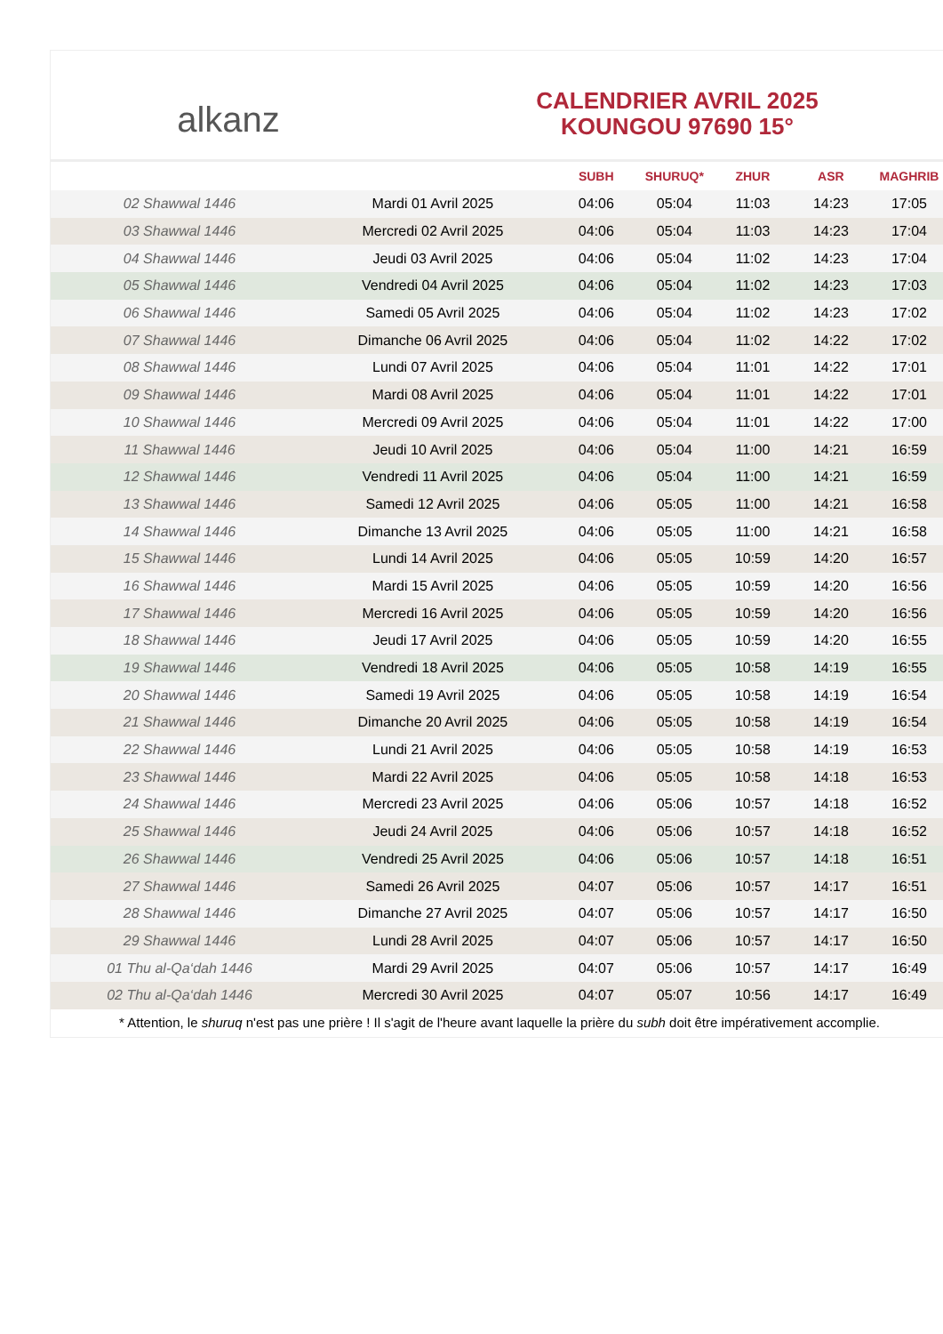alkanz
CALENDRIER AVRIL 2025
KOUNGOU 97690 15°
| | | SUBH | SHURUQ* | ZHUR | ASR | MAGHRIB |
| --- | --- | --- | --- | --- | --- | --- |
| 02 Shawwal 1446 | Mardi 01 Avril 2025 | 04:06 | 05:04 | 11:03 | 14:23 | 17:05 |
| 03 Shawwal 1446 | Mercredi 02 Avril 2025 | 04:06 | 05:04 | 11:03 | 14:23 | 17:04 |
| 04 Shawwal 1446 | Jeudi 03 Avril 2025 | 04:06 | 05:04 | 11:02 | 14:23 | 17:04 |
| 05 Shawwal 1446 | Vendredi 04 Avril 2025 | 04:06 | 05:04 | 11:02 | 14:23 | 17:03 |
| 06 Shawwal 1446 | Samedi 05 Avril 2025 | 04:06 | 05:04 | 11:02 | 14:23 | 17:02 |
| 07 Shawwal 1446 | Dimanche 06 Avril 2025 | 04:06 | 05:04 | 11:02 | 14:22 | 17:02 |
| 08 Shawwal 1446 | Lundi 07 Avril 2025 | 04:06 | 05:04 | 11:01 | 14:22 | 17:01 |
| 09 Shawwal 1446 | Mardi 08 Avril 2025 | 04:06 | 05:04 | 11:01 | 14:22 | 17:01 |
| 10 Shawwal 1446 | Mercredi 09 Avril 2025 | 04:06 | 05:04 | 11:01 | 14:22 | 17:00 |
| 11 Shawwal 1446 | Jeudi 10 Avril 2025 | 04:06 | 05:04 | 11:00 | 14:21 | 16:59 |
| 12 Shawwal 1446 | Vendredi 11 Avril 2025 | 04:06 | 05:04 | 11:00 | 14:21 | 16:59 |
| 13 Shawwal 1446 | Samedi 12 Avril 2025 | 04:06 | 05:05 | 11:00 | 14:21 | 16:58 |
| 14 Shawwal 1446 | Dimanche 13 Avril 2025 | 04:06 | 05:05 | 11:00 | 14:21 | 16:58 |
| 15 Shawwal 1446 | Lundi 14 Avril 2025 | 04:06 | 05:05 | 10:59 | 14:20 | 16:57 |
| 16 Shawwal 1446 | Mardi 15 Avril 2025 | 04:06 | 05:05 | 10:59 | 14:20 | 16:56 |
| 17 Shawwal 1446 | Mercredi 16 Avril 2025 | 04:06 | 05:05 | 10:59 | 14:20 | 16:56 |
| 18 Shawwal 1446 | Jeudi 17 Avril 2025 | 04:06 | 05:05 | 10:59 | 14:20 | 16:55 |
| 19 Shawwal 1446 | Vendredi 18 Avril 2025 | 04:06 | 05:05 | 10:58 | 14:19 | 16:55 |
| 20 Shawwal 1446 | Samedi 19 Avril 2025 | 04:06 | 05:05 | 10:58 | 14:19 | 16:54 |
| 21 Shawwal 1446 | Dimanche 20 Avril 2025 | 04:06 | 05:05 | 10:58 | 14:19 | 16:54 |
| 22 Shawwal 1446 | Lundi 21 Avril 2025 | 04:06 | 05:05 | 10:58 | 14:19 | 16:53 |
| 23 Shawwal 1446 | Mardi 22 Avril 2025 | 04:06 | 05:05 | 10:58 | 14:18 | 16:53 |
| 24 Shawwal 1446 | Mercredi 23 Avril 2025 | 04:06 | 05:06 | 10:57 | 14:18 | 16:52 |
| 25 Shawwal 1446 | Jeudi 24 Avril 2025 | 04:06 | 05:06 | 10:57 | 14:18 | 16:52 |
| 26 Shawwal 1446 | Vendredi 25 Avril 2025 | 04:06 | 05:06 | 10:57 | 14:18 | 16:51 |
| 27 Shawwal 1446 | Samedi 26 Avril 2025 | 04:07 | 05:06 | 10:57 | 14:17 | 16:51 |
| 28 Shawwal 1446 | Dimanche 27 Avril 2025 | 04:07 | 05:06 | 10:57 | 14:17 | 16:50 |
| 29 Shawwal 1446 | Lundi 28 Avril 2025 | 04:07 | 05:06 | 10:57 | 14:17 | 16:50 |
| 01 Thu al-Qa‘dah 1446 | Mardi 29 Avril 2025 | 04:07 | 05:06 | 10:57 | 14:17 | 16:49 |
| 02 Thu al-Qa‘dah 1446 | Mercredi 30 Avril 2025 | 04:07 | 05:07 | 10:56 | 14:17 | 16:49 |
* Attention, le shuruq n'est pas une prière ! Il s'agit de l'heure avant laquelle la prière du subh doit être impérativement accomplie.